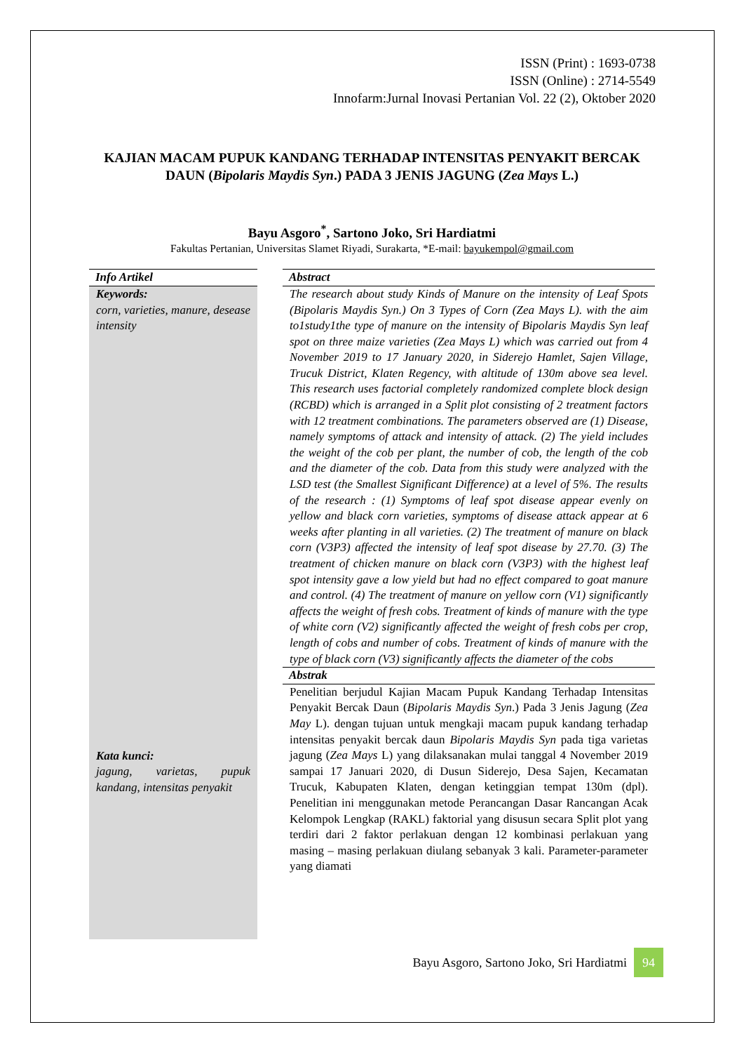ISSN (Print) : 1693-0738
ISSN (Online) : 2714-5549
Innofarm:Jurnal Inovasi Pertanian Vol. 22 (2), Oktober 2020
KAJIAN MACAM PUPUK KANDANG TERHADAP INTENSITAS PENYAKIT BERCAK DAUN (Bipolaris Maydis Syn.) PADA 3 JENIS JAGUNG (Zea Mays L.)
Bayu Asgoro<sup>*</sup>, Sartono Joko, Sri Hardiatmi
Fakultas Pertanian, Universitas Slamet Riyadi, Surakarta, *E-mail: bayukempol@gmail.com
Info Artikel
Keywords:
corn, varieties, manure, desease intensity
Kata kunci:
jagung, varietas, pupuk kandang, intensitas penyakit
Abstract
The research about study Kinds of Manure on the intensity of Leaf Spots (Bipolaris Maydis Syn.) On 3 Types of Corn (Zea Mays L). with the aim to1study1the type of manure on the intensity of Bipolaris Maydis Syn leaf spot on three maize varieties (Zea Mays L) which was carried out from 4 November 2019 to 17 January 2020, in Siderejo Hamlet, Sajen Village, Trucuk District, Klaten Regency, with altitude of 130m above sea level. This research uses factorial completely randomized complete block design (RCBD) which is arranged in a Split plot consisting of 2 treatment factors with 12 treatment combinations. The parameters observed are (1) Disease, namely symptoms of attack and intensity of attack. (2) The yield includes the weight of the cob per plant, the number of cob, the length of the cob and the diameter of the cob. Data from this study were analyzed with the LSD test (the Smallest Significant Difference) at a level of 5%. The results of the research : (1) Symptoms of leaf spot disease appear evenly on yellow and black corn varieties, symptoms of disease attack appear at 6 weeks after planting in all varieties. (2) The treatment of manure on black corn (V3P3) affected the intensity of leaf spot disease by 27.70. (3) The treatment of chicken manure on black corn (V3P3) with the highest leaf spot intensity gave a low yield but had no effect compared to goat manure and control. (4) The treatment of manure on yellow corn (V1) significantly affects the weight of fresh cobs. Treatment of kinds of manure with the type of white corn (V2) significantly affected the weight of fresh cobs per crop, length of cobs and number of cobs. Treatment of kinds of manure with the type of black corn (V3) significantly affects the diameter of the cobs
Abstrak
Penelitian berjudul Kajian Macam Pupuk Kandang Terhadap Intensitas Penyakit Bercak Daun (Bipolaris Maydis Syn.) Pada 3 Jenis Jagung (Zea May L). dengan tujuan untuk mengkaji macam pupuk kandang terhadap intensitas penyakit bercak daun Bipolaris Maydis Syn pada tiga varietas jagung (Zea Mays L) yang dilaksanakan mulai tanggal 4 November 2019 sampai 17 Januari 2020, di Dusun Siderejo, Desa Sajen, Kecamatan Trucuk, Kabupaten Klaten, dengan ketinggian tempat 130m (dpl). Penelitian ini menggunakan metode Perancangan Dasar Rancangan Acak Kelompok Lengkap (RAKL) faktorial yang disusun secara Split plot yang terdiri dari 2 faktor perlakuan dengan 12 kombinasi perlakuan yang masing – masing perlakuan diulang sebanyak 3 kali. Parameter-parameter yang diamati
Bayu Asgoro, Sartono Joko, Sri Hardiatmi 94